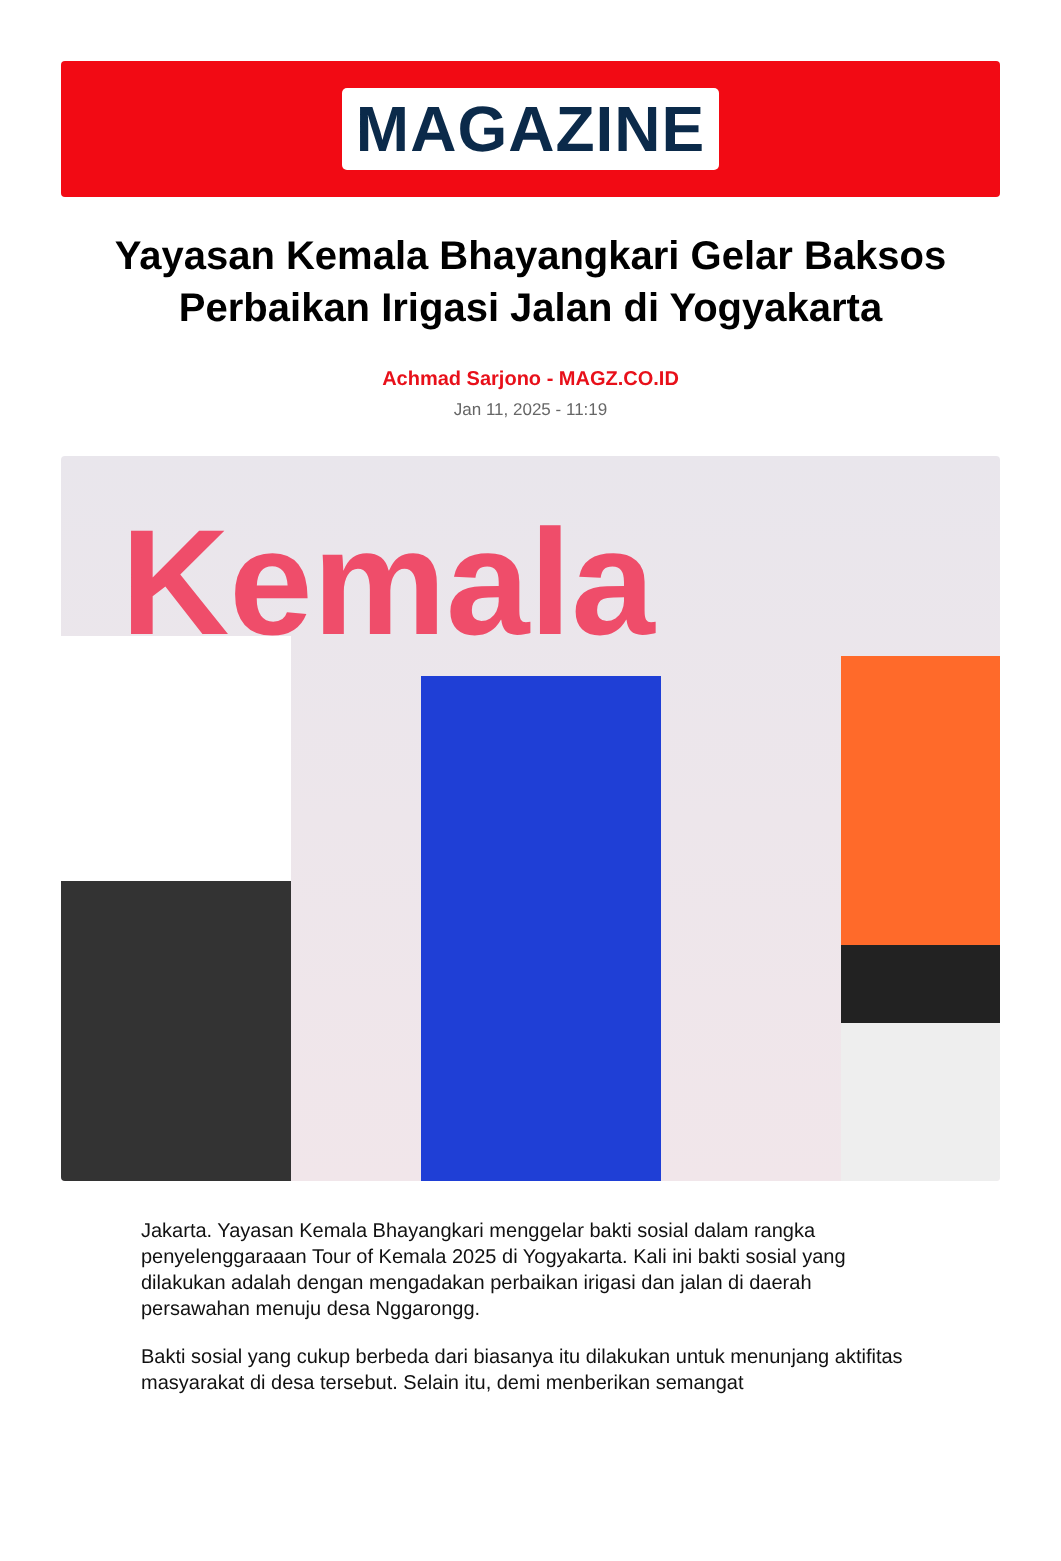MAGAZINE
Yayasan Kemala Bhayangkari Gelar Baksos Perbaikan Irigasi Jalan di Yogyakarta
Achmad Sarjono - MAGZ.CO.ID
Jan 11, 2025 - 11:19
Kemala
Jakarta. Yayasan Kemala Bhayangkari menggelar bakti sosial dalam rangka penyelenggaraaan Tour of Kemala 2025 di Yogyakarta. Kali ini bakti sosial yang dilakukan adalah dengan mengadakan perbaikan irigasi dan jalan di daerah persawahan menuju desa Nggarongg.
Bakti sosial yang cukup berbeda dari biasanya itu dilakukan untuk menunjang aktifitas masyarakat di desa tersebut. Selain itu, demi menberikan semangat